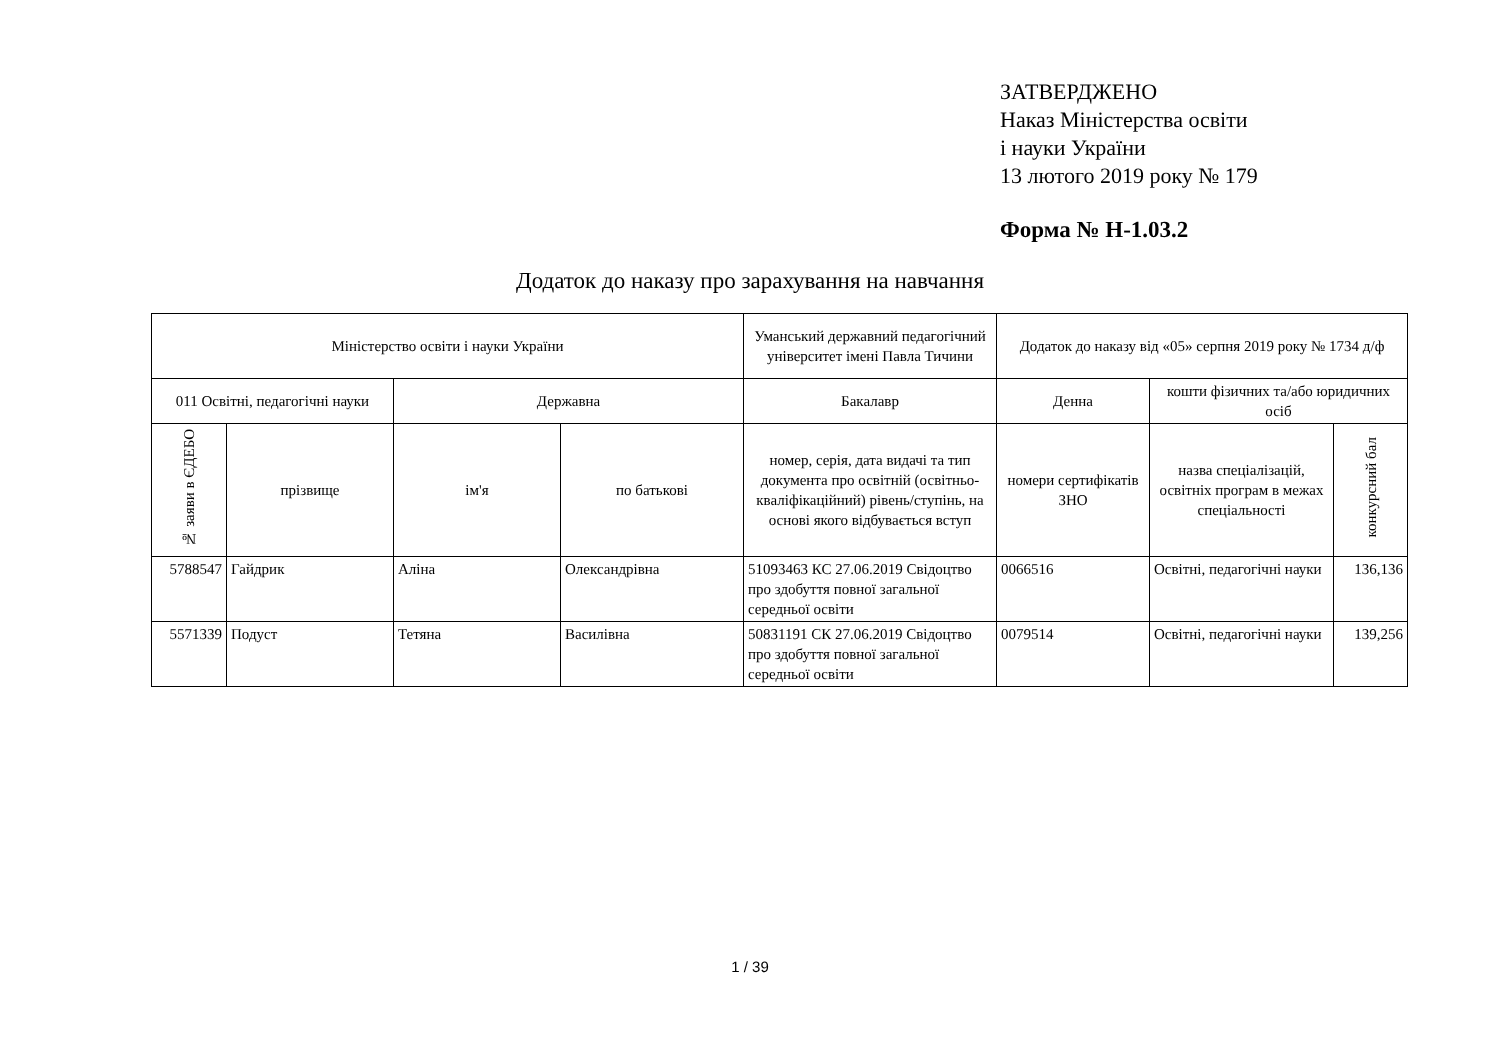ЗАТВЕРДЖЕНО
Наказ Міністерства освіти
і науки України
13 лютого 2019 року № 179
Форма № Н-1.03.2
Додаток до наказу про зарахування на навчання
| Міністерство освіти і науки України | | | | Уманський державний педагогічний університет імені Павла Тичини | Додаток до наказу від «05» серпня 2019 року № 1734 д/ф | | |
| --- | --- | --- | --- | --- | --- | --- | --- |
| 011 Освітні, педагогічні науки | | Державна | | Бакалавр | Денна | кошти фізичних та/або юридичних осіб | |
| № заяви в ЄДЕБО | прізвище | ім'я | по батькові | номер, серія, дата видачі та тип документа про освітній (освітньо-кваліфікаційний) рівень/ступінь, на основі якого відбувається вступ | номери сертифікатів ЗНО | назва спеціалізацій, освітніх програм в межах спеціальності | конкурсний бал |
| 5788547 | Гайдрик | Аліна | Олександрівна | 51093463 КС 27.06.2019 Свідоцтво про здобуття повної загальної середньої освіти | 0066516 | Освітні, педагогічні науки | 136,136 |
| 5571339 | Подуст | Тетяна | Василівна | 50831191 СК 27.06.2019 Свідоцтво про здобуття повної загальної середньої освіти | 0079514 | Освітні, педагогічні науки | 139,256 |
1 / 39